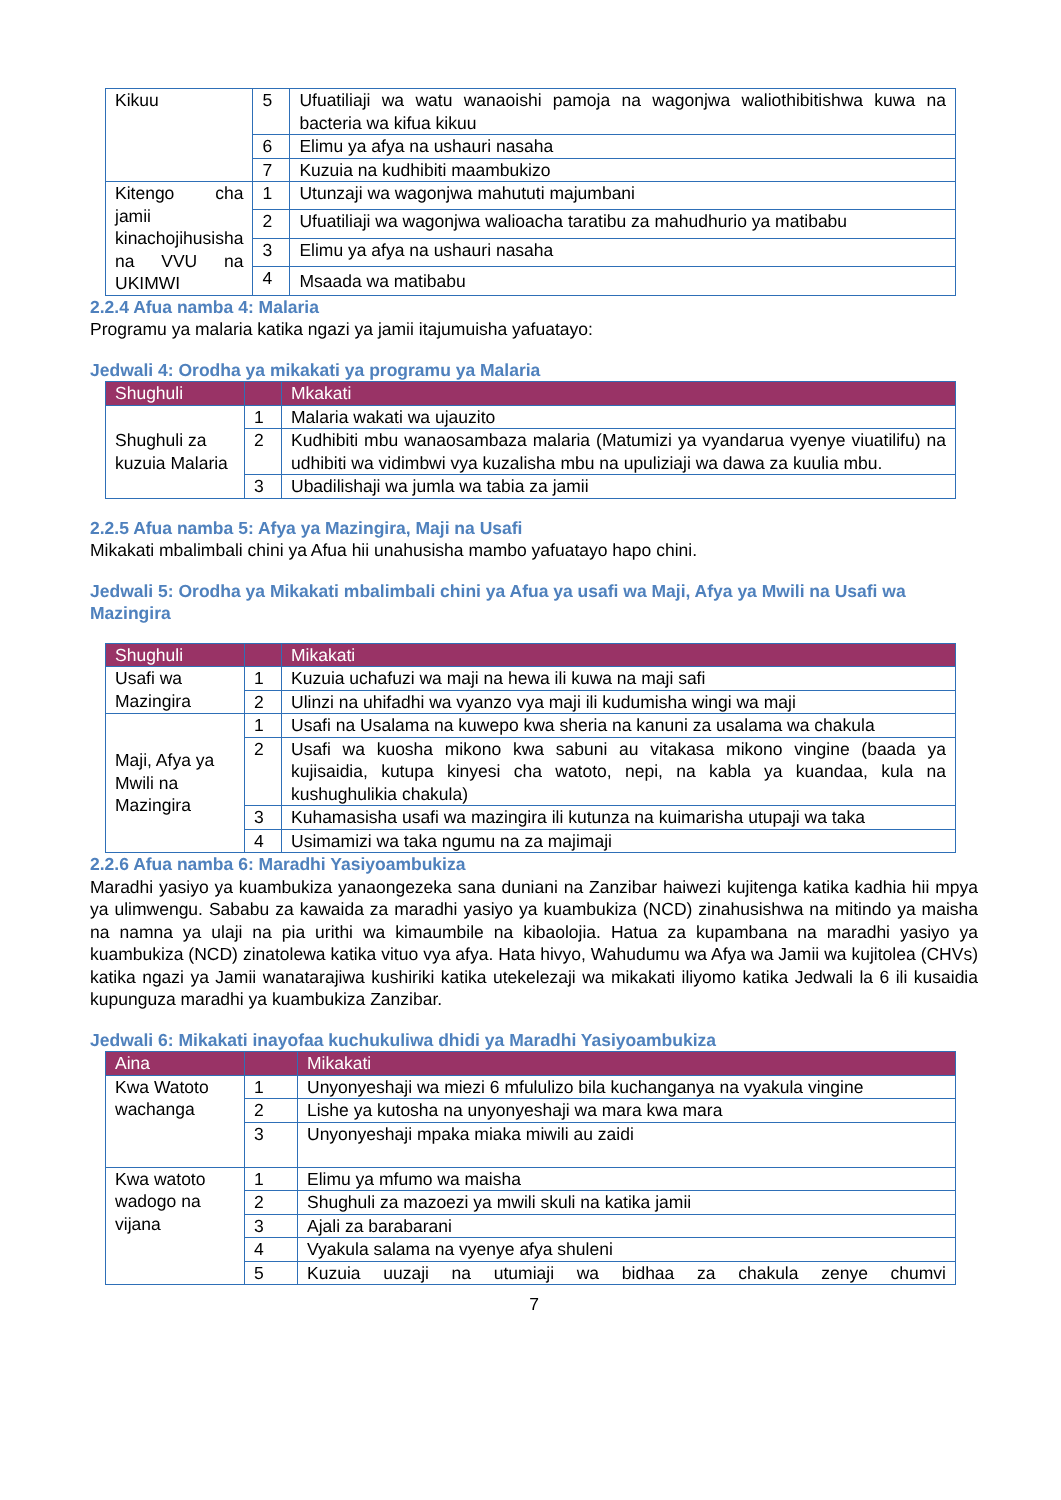| Kikuu | 5 | Ufuatiliaji wa watu wanaoishi pamoja na wagonjwa waliothibitishwa kuwa na bacteria wa kifua kikuu |
| | 6 | Elimu ya afya na ushauri nasaha |
| | 7 | Kuzuia na kudhibiti maambukizo |
| Kitengo cha jamii kinachojihusisha na VVU na UKIMWI | 1 | Utunzaji wa wagonjwa mahututi majumbani |
| | 2 | Ufuatiliaji wa wagonjwa walioacha taratibu za mahudhurio ya matibabu |
| | 3 | Elimu ya afya na ushauri nasaha |
| | 4 | Msaada wa matibabu |
2.2.4 Afua namba 4: Malaria
Programu ya malaria katika ngazi ya jamii itajumuisha yafuatayo:
Jedwali 4: Orodha ya mikakati ya programu ya Malaria
| Shughuli | | Mkakati |
| --- | --- | --- |
| Shughuli za kuzuia Malaria | 1 | Malaria wakati wa ujauzito |
| | 2 | Kudhibiti mbu wanaosambaza malaria (Matumizi ya vyandarua vyenye viuatilifu) na udhibiti wa vidimbwi vya kuzalisha mbu na upuliziaji wa dawa za kuulia mbu. |
| | 3 | Ubadilishaji wa jumla wa tabia za jamii |
2.2.5 Afua namba 5: Afya ya Mazingira, Maji na Usafi
Mikakati mbalimbali chini ya Afua hii unahusisha mambo yafuatayo hapo chini.
Jedwali 5: Orodha ya Mikakati mbalimbali chini ya Afua ya usafi wa Maji, Afya ya Mwili na Usafi wa Mazingira
| Shughuli | | Mikakati |
| --- | --- | --- |
| Usafi wa Mazingira | 1 | Kuzuia uchafuzi wa maji na hewa ili kuwa na maji safi |
| | 2 | Ulinzi na uhifadhi wa vyanzo vya maji ili kudumisha wingi wa maji |
| Maji, Afya ya Mwili na Mazingira | 1 | Usafi na Usalama na kuwepo kwa sheria na kanuni za usalama wa chakula |
| | 2 | Usafi wa kuosha mikono kwa sabuni au vitakasa mikono vingine (baada ya kujisaidia, kutupa kinyesi cha watoto, nepi, na kabla ya kuandaa, kula na kushughulikia chakula) |
| | 3 | Kuhamasisha usafi wa mazingira ili kutunza na kuimarisha utupaji wa taka |
| | 4 | Usimamizi wa taka ngumu na za majimaji |
2.2.6 Afua namba 6: Maradhi Yasiyoambukiza
Maradhi yasiyo ya kuambukiza yanaongezeka sana duniani na Zanzibar haiwezi kujitenga katika kadhia hii mpya ya ulimwengu. Sababu za kawaida za maradhi yasiyo ya kuambukiza (NCD) zinahusishwa na mitindo ya maisha na namna ya ulaji na pia urithi wa kimaumbile na kibaolojia. Hatua za kupambana na maradhi yasiyo ya kuambukiza (NCD) zinatolewa katika vituo vya afya. Hata hivyo, Wahudumu wa Afya wa Jamii wa kujitolea (CHVs) katika ngazi ya Jamii wanatarajiwa kushiriki katika utekelezaji wa mikakati iliyomo katika Jedwali la 6 ili kusaidia kupunguza maradhi ya kuambukiza Zanzibar.
Jedwali 6: Mikakati inayofaa kuchukuliwa dhidi ya Maradhi Yasiyoambukiza
| Aina | | Mikakati |
| --- | --- | --- |
| Kwa Watoto wachanga | 1 | Unyonyeshaji wa miezi 6 mfululizo bila kuchanganya na vyakula vingine |
| | 2 | Lishe ya kutosha na unyonyeshaji wa mara kwa mara |
| | 3 | Unyonyeshaji mpaka miaka miwili au zaidi |
| Kwa watoto wadogo na vijana | 1 | Elimu ya mfumo wa maisha |
| | 2 | Shughuli za mazoezi ya mwili skuli na katika jamii |
| | 3 | Ajali za barabarani |
| | 4 | Vyakula salama na vyenye afya shuleni |
| | 5 | Kuzuia uuzaji na utumiaji wa bidhaa za chakula zenye chumvi |
7